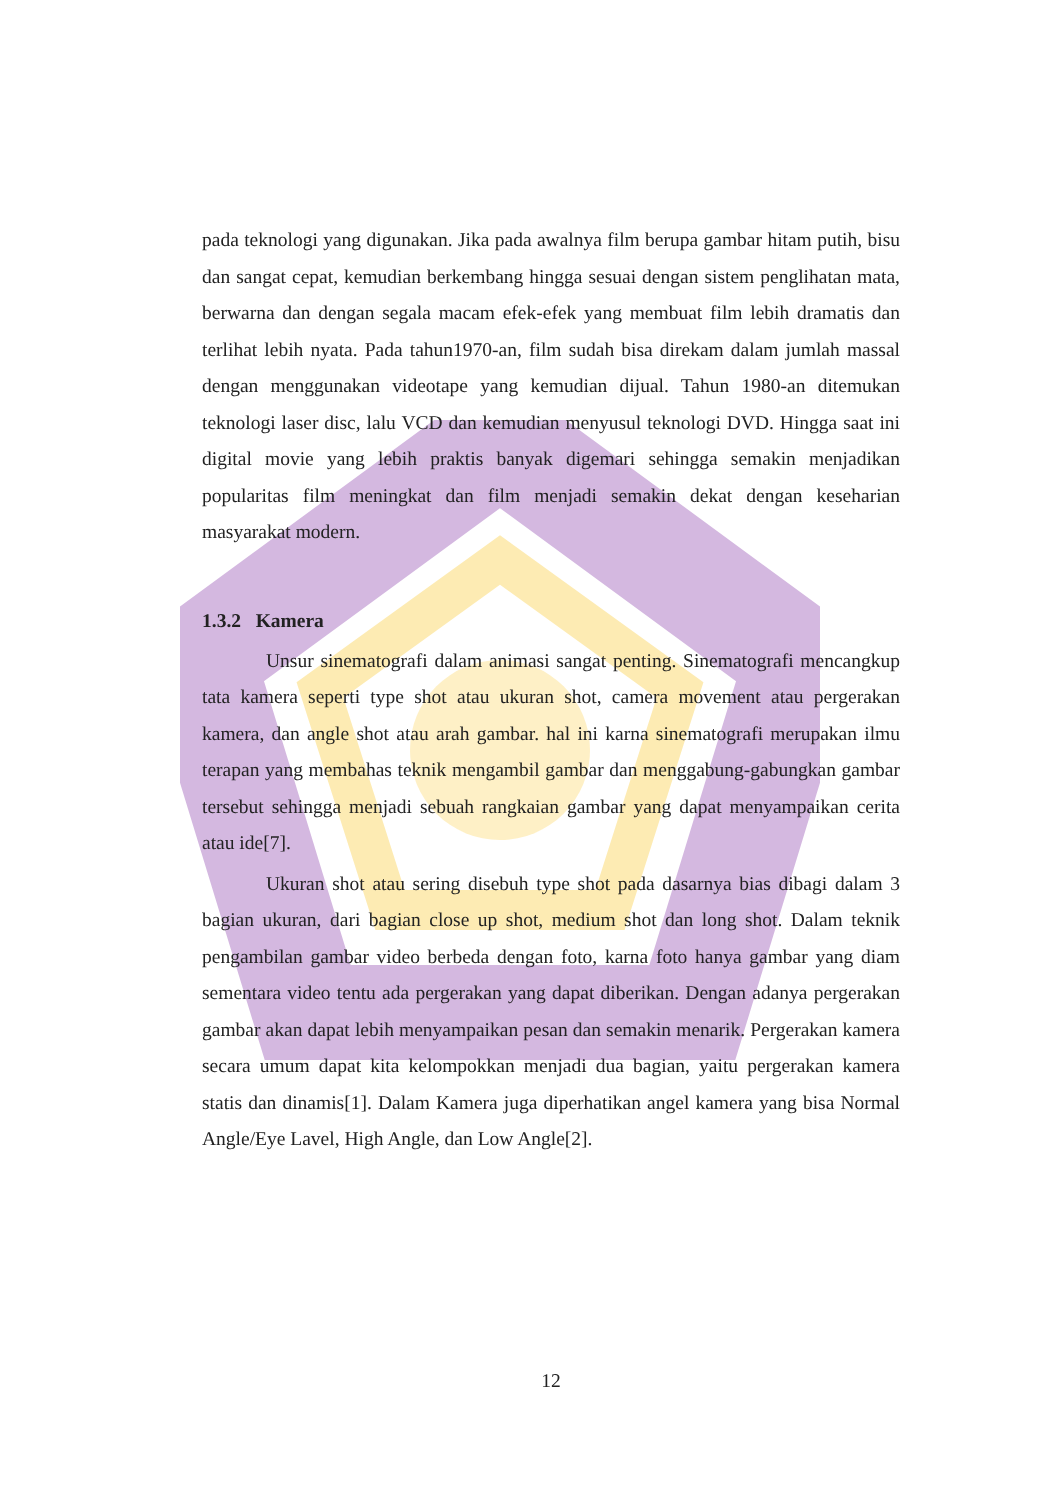pada teknologi yang digunakan. Jika pada awalnya film berupa gambar hitam putih, bisu dan sangat cepat, kemudian berkembang hingga sesuai dengan sistem penglihatan mata, berwarna dan dengan segala macam efek-efek yang membuat film lebih dramatis dan terlihat lebih nyata. Pada tahun1970-an, film sudah bisa direkam dalam jumlah massal dengan menggunakan videotape yang kemudian dijual. Tahun 1980-an ditemukan teknologi laser disc, lalu VCD dan kemudian menyusul teknologi DVD. Hingga saat ini digital movie yang lebih praktis banyak digemari sehingga semakin menjadikan popularitas film meningkat dan film menjadi semakin dekat dengan keseharian masyarakat modern.
1.3.2 Kamera
Unsur sinematografi dalam animasi sangat penting. Sinematografi mencangkup tata kamera seperti type shot atau ukuran shot, camera movement atau pergerakan kamera, dan angle shot atau arah gambar. hal ini karna sinematografi merupakan ilmu terapan yang membahas teknik mengambil gambar dan menggabung-gabungkan gambar tersebut sehingga menjadi sebuah rangkaian gambar yang dapat menyampaikan cerita atau ide[7].
Ukuran shot atau sering disebuh type shot pada dasarnya bias dibagi dalam 3 bagian ukuran, dari bagian close up shot, medium shot dan long shot. Dalam teknik pengambilan gambar video berbeda dengan foto, karna foto hanya gambar yang diam sementara video tentu ada pergerakan yang dapat diberikan. Dengan adanya pergerakan gambar akan dapat lebih menyampaikan pesan dan semakin menarik. Pergerakan kamera secara umum dapat kita kelompokkan menjadi dua bagian, yaitu pergerakan kamera statis dan dinamis[1]. Dalam Kamera juga diperhatikan angel kamera yang bisa Normal Angle/Eye Lavel, High Angle, dan Low Angle[2].
12